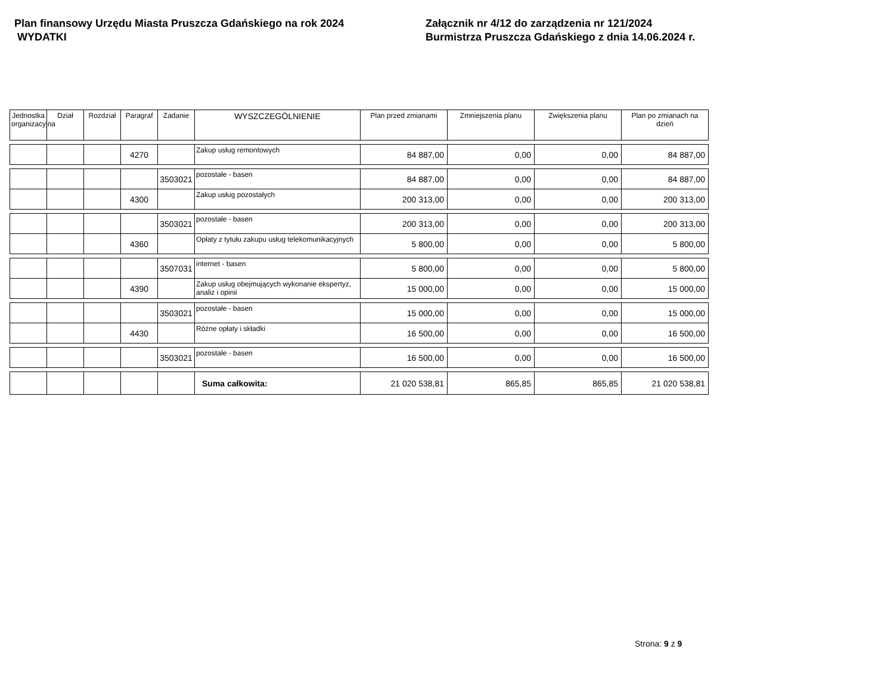Plan finansowy Urzędu Miasta Pruszcza Gdańskiego na rok 2024
WYDATKI
Załącznik nr 4/12 do zarządzenia nr 121/2024
Burmistrza Pruszcza Gdańskiego z dnia 14.06.2024 r.
| Jednostka organizacyjna | Dział | Rozdział | Paragraf | Zadanie | WYSZCZEGÓLNIENIE | Plan przed zmianami | Zmniejszenia planu | Zwiększenia planu | Plan po zmianach na dzień |
| --- | --- | --- | --- | --- | --- | --- | --- | --- | --- |
| | | | 4270 | | Zakup usług remontowych | 84 887,00 | 0,00 | 0,00 | 84 887,00 |
| | | | | 3503021 | pozostałe - basen | 84 887,00 | 0,00 | 0,00 | 84 887,00 |
| | | | 4300 | | Zakup usług pozostałych | 200 313,00 | 0,00 | 0,00 | 200 313,00 |
| | | | | 3503021 | pozostałe - basen | 200 313,00 | 0,00 | 0,00 | 200 313,00 |
| | | | 4360 | | Opłaty z tytułu zakupu usług telekomunikacyjnych | 5 800,00 | 0,00 | 0,00 | 5 800,00 |
| | | | | 3507031 | internet - basen | 5 800,00 | 0,00 | 0,00 | 5 800,00 |
| | | | 4390 | | Zakup usług obejmujących wykonanie ekspertyz, analiz i opinii | 15 000,00 | 0,00 | 0,00 | 15 000,00 |
| | | | | 3503021 | pozostałe - basen | 15 000,00 | 0,00 | 0,00 | 15 000,00 |
| | | | 4430 | | Różne opłaty i składki | 16 500,00 | 0,00 | 0,00 | 16 500,00 |
| | | | | 3503021 | pozostałe - basen | 16 500,00 | 0,00 | 0,00 | 16 500,00 |
| | | | | | Suma całkowita: | 21 020 538,81 | 865,85 | 865,85 | 21 020 538,81 |
Strona: 9 z 9